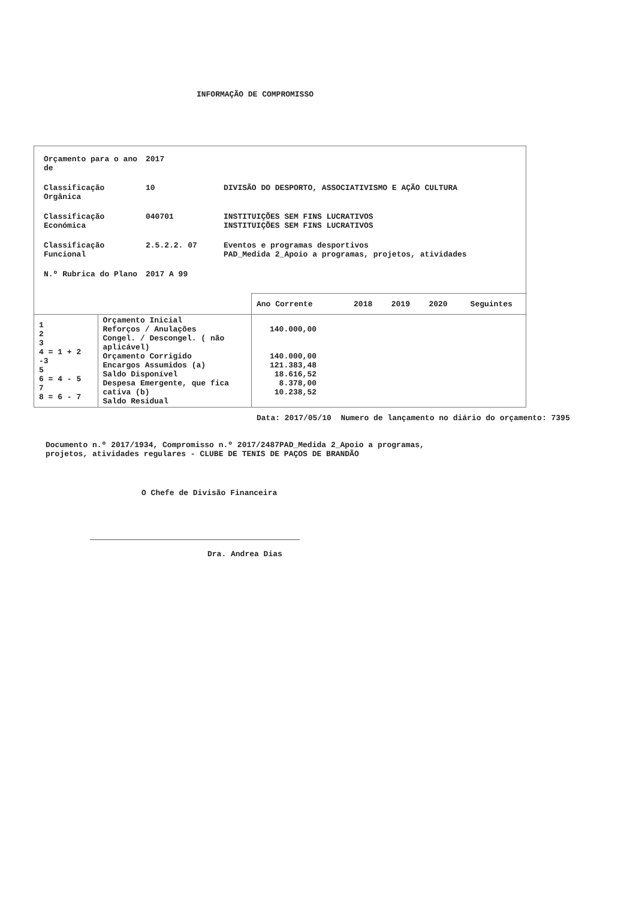INFORMAÇÃO DE COMPROMISSO
| Orçamento para o ano de | 2017 | |
| Classificação Orgânica | 10 | DIVISÃO DO DESPORTO, ASSOCIATIVISMO E AÇÃO CULTURA |
| Classificação Económica | 040701 | INSTITUIÇÕES SEM FINS LUCRATIVOS INSTITUIÇÕES SEM FINS LUCRATIVOS |
| Classificação Funcional | 2.5.2.2. 07 | Eventos e programas desportivos PAD_Medida 2_Apoio a programas, projetos, atividades |
| N.º Rubrica do Plano | 2017 A 99 | |
| | | Ano Corrente | 2018 | 2019 | 2020 | Seguintes |
| --- | --- | --- | --- | --- | --- | --- |
| 1 2 3 4 = 1 + 2 -3 5 6 = 4 - 5 7 8 = 6 - 7 | Orçamento Inicial Reforços / Anulações Congel. / Descongel. ( não aplicável) Orçamento Corrigido Encargos Assumidos (a) Saldo Disponível Despesa Emergente, que fica cativa (b) Saldo Residual | 140.000,00 140.000,00 121.383,48 18.616,52 8.378,00 10.238,52 | | | | |
Data: 2017/05/10 Numero de lançamento no diário do orçamento: 7395
Documento n.º 2017/1934, Compromisso n.º 2017/2487PAD_Medida 2_Apoio a programas, projetos, atividades regulares - CLUBE DE TENIS DE PAÇOS DE BRANDÃO
O Chefe de Divisão Financeira
Dra. Andrea Dias